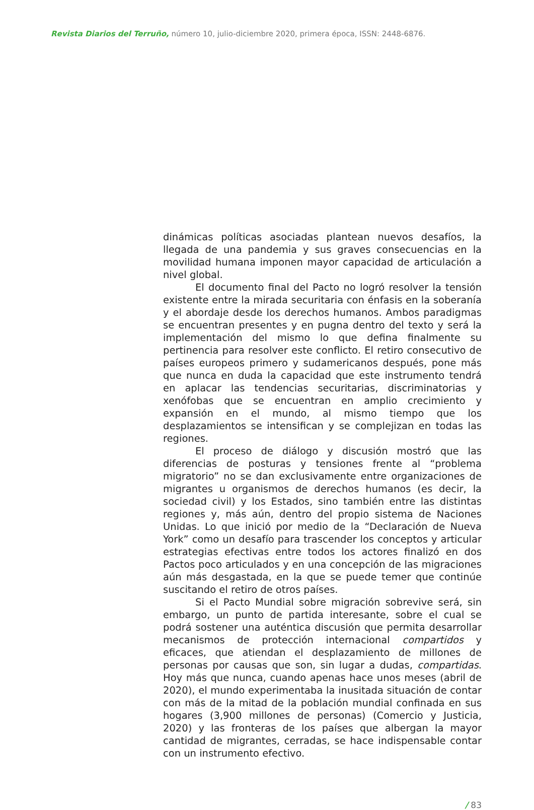Revista Diarios del Terruño, número 10, julio-diciembre 2020, primera época, ISSN: 2448-6876.
dinámicas políticas asociadas plantean nuevos desafíos, la llegada de una pandemia y sus graves consecuencias en la movilidad humana imponen mayor capacidad de articulación a nivel global.
El documento final del Pacto no logró resolver la tensión existente entre la mirada securitaria con énfasis en la soberanía y el abordaje desde los derechos humanos. Ambos paradigmas se encuentran presentes y en pugna dentro del texto y será la implementación del mismo lo que defina finalmente su pertinencia para resolver este conflicto. El retiro consecutivo de países europeos primero y sudamericanos después, pone más que nunca en duda la capacidad que este instrumento tendrá en aplacar las tendencias securitarias, discriminatorias y xenófobas que se encuentran en amplio crecimiento y expansión en el mundo, al mismo tiempo que los desplazamientos se intensifican y se complejizan en todas las regiones.
El proceso de diálogo y discusión mostró que las diferencias de posturas y tensiones frente al “problema migratorio” no se dan exclusivamente entre organizaciones de migrantes u organismos de derechos humanos (es decir, la sociedad civil) y los Estados, sino también entre las distintas regiones y, más aún, dentro del propio sistema de Naciones Unidas. Lo que inició por medio de la “Declaración de Nueva York” como un desafío para trascender los conceptos y articular estrategias efectivas entre todos los actores finalizó en dos Pactos poco articulados y en una concepción de las migraciones aún más desgastada, en la que se puede temer que continúe suscitando el retiro de otros países.
Si el Pacto Mundial sobre migración sobrevive será, sin embargo, un punto de partida interesante, sobre el cual se podrá sostener una auténtica discusión que permita desarrollar mecanismos de protección internacional compartidos y eficaces, que atiendan el desplazamiento de millones de personas por causas que son, sin lugar a dudas, compartidas. Hoy más que nunca, cuando apenas hace unos meses (abril de 2020), el mundo experimentaba la inusitada situación de contar con más de la mitad de la población mundial confinada en sus hogares (3,900 millones de personas) (Comercio y Justicia, 2020) y las fronteras de los países que albergan la mayor cantidad de migrantes, cerradas, se hace indispensable contar con un instrumento efectivo.
/ 83